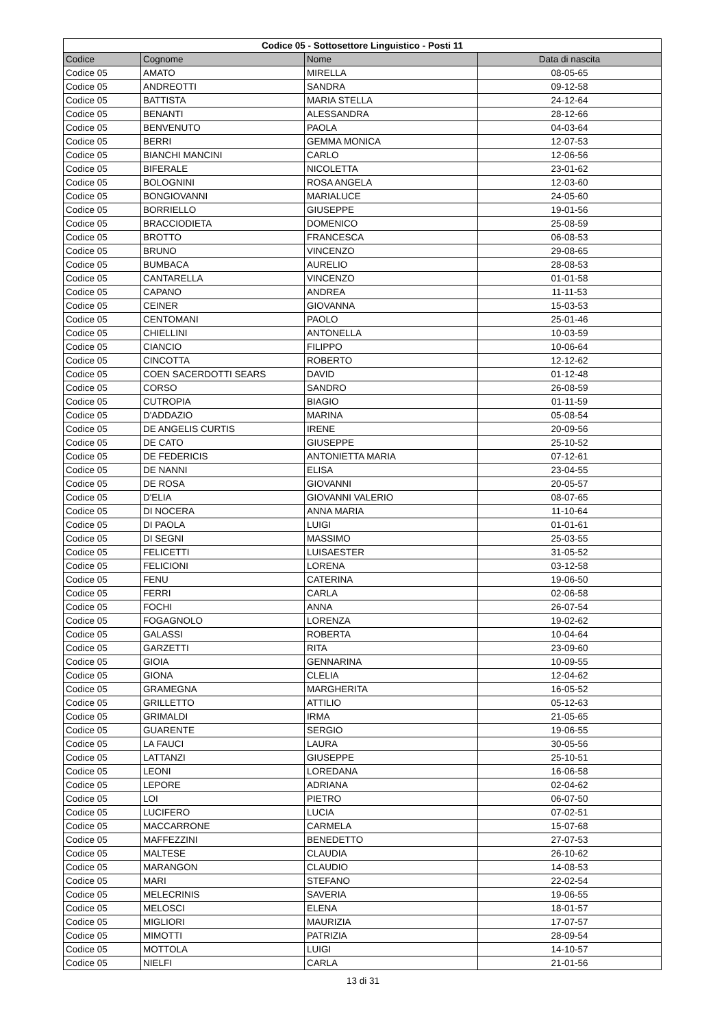| Codice 05 - Sottosettore Linguistico - Posti 11 | | | |
| --- | --- | --- | --- |
| Codice | Cognome | Nome | Data di nascita |
| Codice 05 | AMATO | MIRELLA | 08-05-65 |
| Codice 05 | ANDREOTTI | SANDRA | 09-12-58 |
| Codice 05 | BATTISTA | MARIA STELLA | 24-12-64 |
| Codice 05 | BENANTI | ALESSANDRA | 28-12-66 |
| Codice 05 | BENVENUTO | PAOLA | 04-03-64 |
| Codice 05 | BERRI | GEMMA MONICA | 12-07-53 |
| Codice 05 | BIANCHI MANCINI | CARLO | 12-06-56 |
| Codice 05 | BIFERALE | NICOLETTA | 23-01-62 |
| Codice 05 | BOLOGNINI | ROSA ANGELA | 12-03-60 |
| Codice 05 | BONGIOVANNI | MARIALUCE | 24-05-60 |
| Codice 05 | BORRIELLO | GIUSEPPE | 19-01-56 |
| Codice 05 | BRACCIODIETA | DOMENICO | 25-08-59 |
| Codice 05 | BROTTO | FRANCESCA | 06-08-53 |
| Codice 05 | BRUNO | VINCENZO | 29-08-65 |
| Codice 05 | BUMBACA | AURELIO | 28-08-53 |
| Codice 05 | CANTARELLA | VINCENZO | 01-01-58 |
| Codice 05 | CAPANO | ANDREA | 11-11-53 |
| Codice 05 | CEINER | GIOVANNA | 15-03-53 |
| Codice 05 | CENTOMANI | PAOLO | 25-01-46 |
| Codice 05 | CHIELLINI | ANTONELLA | 10-03-59 |
| Codice 05 | CIANCIO | FILIPPO | 10-06-64 |
| Codice 05 | CINCOTTA | ROBERTO | 12-12-62 |
| Codice 05 | COEN SACERDOTTI SEARS | DAVID | 01-12-48 |
| Codice 05 | CORSO | SANDRO | 26-08-59 |
| Codice 05 | CUTROPIA | BIAGIO | 01-11-59 |
| Codice 05 | D'ADDAZIO | MARINA | 05-08-54 |
| Codice 05 | DE ANGELIS CURTIS | IRENE | 20-09-56 |
| Codice 05 | DE CATO | GIUSEPPE | 25-10-52 |
| Codice 05 | DE FEDERICIS | ANTONIETTA MARIA | 07-12-61 |
| Codice 05 | DE NANNI | ELISA | 23-04-55 |
| Codice 05 | DE ROSA | GIOVANNI | 20-05-57 |
| Codice 05 | D'ELIA | GIOVANNI VALERIO | 08-07-65 |
| Codice 05 | DI NOCERA | ANNA MARIA | 11-10-64 |
| Codice 05 | DI PAOLA | LUIGI | 01-01-61 |
| Codice 05 | DI SEGNI | MASSIMO | 25-03-55 |
| Codice 05 | FELICETTI | LUISAESTER | 31-05-52 |
| Codice 05 | FELICIONI | LORENA | 03-12-58 |
| Codice 05 | FENU | CATERINA | 19-06-50 |
| Codice 05 | FERRI | CARLA | 02-06-58 |
| Codice 05 | FOCHI | ANNA | 26-07-54 |
| Codice 05 | FOGAGNOLO | LORENZA | 19-02-62 |
| Codice 05 | GALASSI | ROBERTA | 10-04-64 |
| Codice 05 | GARZETTI | RITA | 23-09-60 |
| Codice 05 | GIOIA | GENNARINA | 10-09-55 |
| Codice 05 | GIONA | CLELIA | 12-04-62 |
| Codice 05 | GRAMEGNA | MARGHERITA | 16-05-52 |
| Codice 05 | GRILLETTO | ATTILIO | 05-12-63 |
| Codice 05 | GRIMALDI | IRMA | 21-05-65 |
| Codice 05 | GUARENTE | SERGIO | 19-06-55 |
| Codice 05 | LA FAUCI | LAURA | 30-05-56 |
| Codice 05 | LATTANZI | GIUSEPPE | 25-10-51 |
| Codice 05 | LEONI | LOREDANA | 16-06-58 |
| Codice 05 | LEPORE | ADRIANA | 02-04-62 |
| Codice 05 | LOI | PIETRO | 06-07-50 |
| Codice 05 | LUCIFERO | LUCIA | 07-02-51 |
| Codice 05 | MACCARRONE | CARMELA | 15-07-68 |
| Codice 05 | MAFFEZZINI | BENEDETTO | 27-07-53 |
| Codice 05 | MALTESE | CLAUDIA | 26-10-62 |
| Codice 05 | MARANGON | CLAUDIO | 14-08-53 |
| Codice 05 | MARI | STEFANO | 22-02-54 |
| Codice 05 | MELECRINIS | SAVERIA | 19-06-55 |
| Codice 05 | MELOSCI | ELENA | 18-01-57 |
| Codice 05 | MIGLIORI | MAURIZIA | 17-07-57 |
| Codice 05 | MIMOTTI | PATRIZIA | 28-09-54 |
| Codice 05 | MOTTOLA | LUIGI | 14-10-57 |
| Codice 05 | NIELFI | CARLA | 21-01-56 |
13 di 31